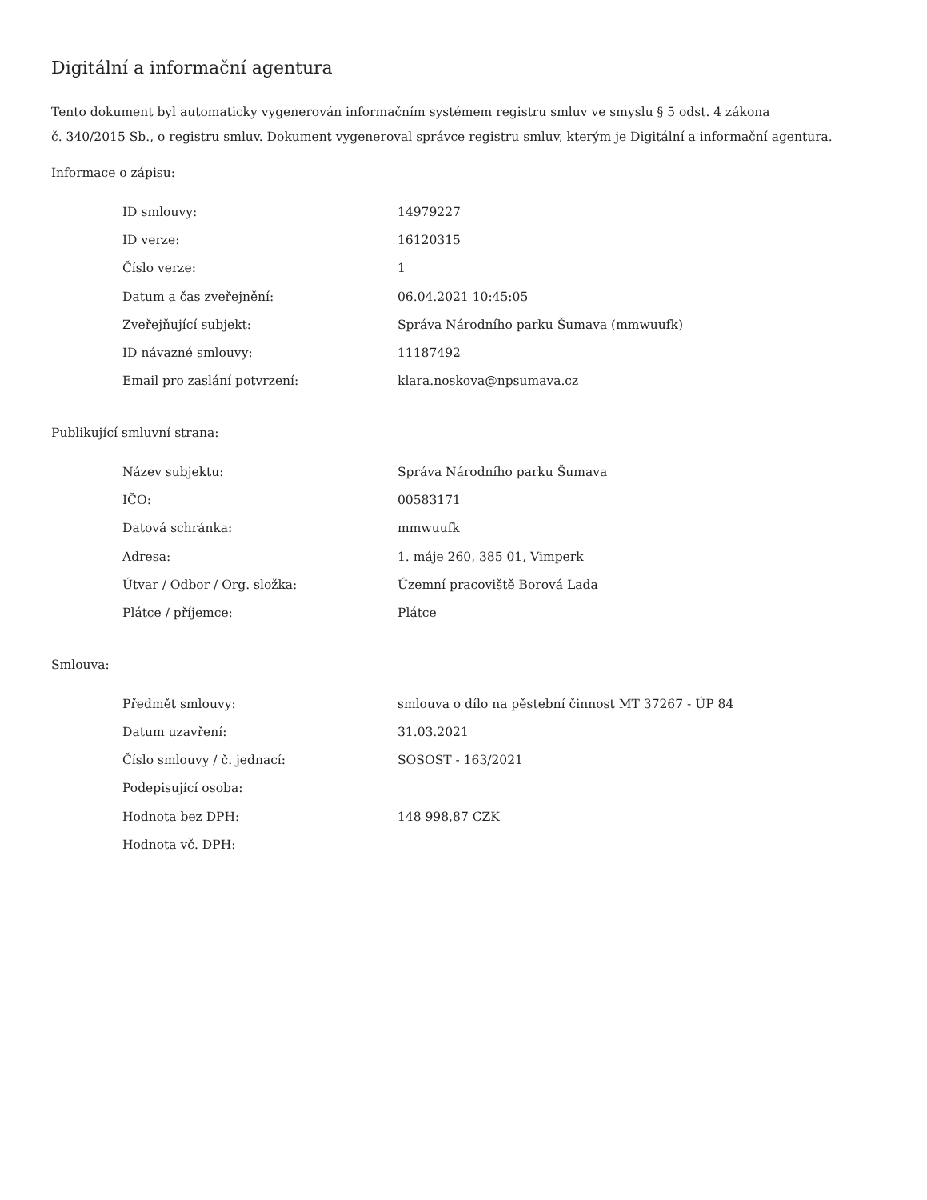Digitální a informační agentura
Tento dokument byl automaticky vygenerován informačním systémem registru smluv ve smyslu § 5 odst. 4 zákona
č. 340/2015 Sb., o registru smluv. Dokument vygeneroval správce registru smluv, kterým je Digitální a informační agentura.
Informace o zápisu:
| ID smlouvy: | 14979227 |
| ID verze: | 16120315 |
| Číslo verze: | 1 |
| Datum a čas zveřejnění: | 06.04.2021 10:45:05 |
| Zveřejňující subjekt: | Správa Národního parku Šumava (mmwuufk) |
| ID návazné smlouvy: | 11187492 |
| Email pro zaslání potvrzení: | klara.noskova@npsumava.cz |
Publikující smluvní strana:
| Název subjektu: | Správa Národního parku Šumava |
| IČO: | 00583171 |
| Datová schránka: | mmwuufk |
| Adresa: | 1. máje 260, 385 01, Vimperk |
| Útvar / Odbor / Org. složka: | Územní pracoviště Borová Lada |
| Plátce / příjemce: | Plátce |
Smlouva:
| Předmět smlouvy: | smlouva o dílo na pěstební činnost MT 37267 - ÚP 84 |
| Datum uzavření: | 31.03.2021 |
| Číslo smlouvy / č. jednací: | SOSOST - 163/2021 |
| Podepisující osoba: | |
| Hodnota bez DPH: | 148 998,87 CZK |
| Hodnota vč. DPH: | |